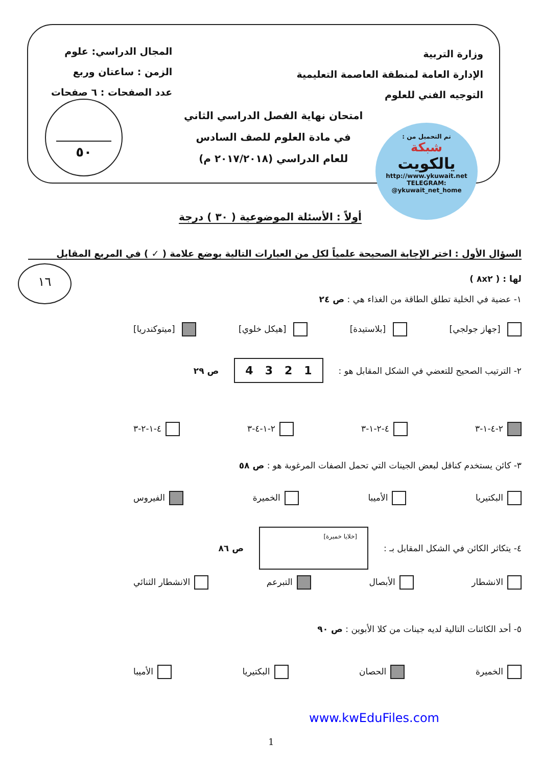وزارة التربية
الإدارة العامة لمنطقة العاصمة التعليمية
التوجيه الفني للعلوم
المجال الدراسي: علوم
الزمن : ساعتان وربع
عدد الصفحات : ٦ صفحات
امتحان نهاية الفصل الدراسي الثاني
في مادة العلوم للصف السادس
للعام الدراسي (٢٠١٧/٢٠١٨ م)
٥٠
تم التحميل من :
شبكة
يالكويت
http://www.ykuwait.net
TELEGRAM: @ykuwait_net_home
أولاً : الأسئلة الموضوعية ( ٣٠ ) درجة
السؤال الأول : اختر الإجابة الصحيحة علمياً لكل من العبارات التالية بوضع علامة ( ✓ ) في المربع المقابل
لها : ( ٨x٢ )
١٦
١- عضية في الخلية تطلق الطاقة من الغذاء هي : ص ٢٤
[جهاز جولجي] [بلاستيدة] [هيكل خلوي] [ميتوكندريا]
٢- الترتيب الصحيح للتعضي في الشكل المقابل هو : 1 2 3 4 ص ٢٩
٢-٤-١-٣ ٤-٢-١-٣ ٢-١-٤-٣ ٤-١-٢-٣
٣- كائن يستخدم كناقل لبعض الجينات التي تحمل الصفات المرغوبة هو : ص ٥٨
البكتيريا الأميبا الخميرة الفيروس
٤- يتكاثر الكائن في الشكل المقابل بـ : [خلايا خميرة] ص ٨٦
الانشطار الأبصال التبرعم الانشطار الثنائي
٥- أحد الكائنات التالية لديه جينات من كلا الأبوين : ص ٩٠
الخميرة الحصان البكتيريا الأميبا
www.kwEduFiles.com
1